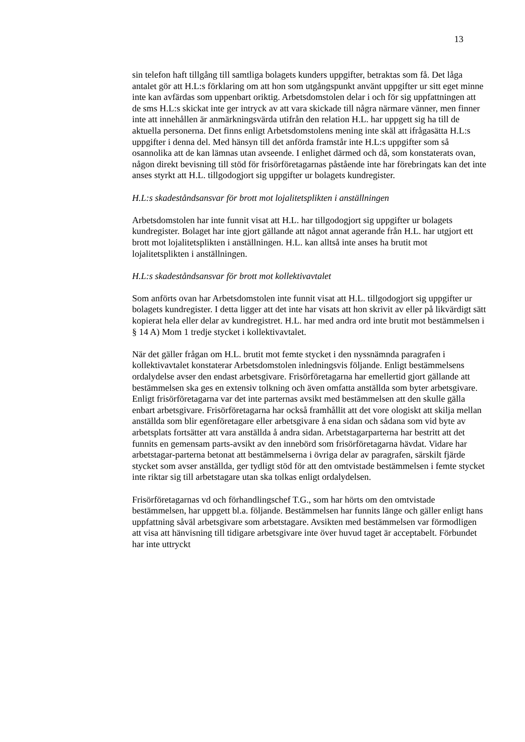13
sin telefon haft tillgång till samtliga bolagets kunders uppgifter, betraktas som få. Det låga antalet gör att H.L:s förklaring om att hon som utgångspunkt använt uppgifter ur sitt eget minne inte kan avfärdas som uppenbart oriktig. Arbetsdomstolen delar i och för sig uppfattningen att de sms H.L:s skickat inte ger intryck av att vara skickade till några närmare vänner, men finner inte att innehållen är anmärkningsvärda utifrån den relation H.L. har uppgett sig ha till de aktuella personerna. Det finns enligt Arbetsdomstolens mening inte skäl att ifrågasätta H.L:s uppgifter i denna del. Med hänsyn till det anförda framstår inte H.L:s uppgifter som så osannolika att de kan lämnas utan avseende. I enlighet därmed och då, som konstaterats ovan, någon direkt bevisning till stöd för frisörföretagarnas påstående inte har förebringats kan det inte anses styrkt att H.L. tillgodogjort sig uppgifter ur bolagets kundregister.
H.L:s skadeståndsansvar för brott mot lojalitetsplikten i anställningen
Arbetsdomstolen har inte funnit visat att H.L. har tillgodogjort sig uppgifter ur bolagets kundregister. Bolaget har inte gjort gällande att något annat agerande från H.L. har utgjort ett brott mot lojalitetsplikten i anställningen. H.L. kan alltså inte anses ha brutit mot lojalitetsplikten i anställningen.
H.L:s skadeståndsansvar för brott mot kollektivavtalet
Som anförts ovan har Arbetsdomstolen inte funnit visat att H.L. tillgodogjort sig uppgifter ur bolagets kundregister. I detta ligger att det inte har visats att hon skrivit av eller på likvärdigt sätt kopierat hela eller delar av kundregistret. H.L. har med andra ord inte brutit mot bestämmelsen i § 14 A) Mom 1 tredje stycket i kollektivavtalet.
När det gäller frågan om H.L. brutit mot femte stycket i den nyssnämnda paragrafen i kollektivavtalet konstaterar Arbetsdomstolen inledningsvis följande. Enligt bestämmelsens ordalydelse avser den endast arbetsgivare. Frisörföretagarna har emellertid gjort gällande att bestämmelsen ska ges en extensiv tolkning och även omfatta anställda som byter arbetsgivare. Enligt frisörföretagarna var det inte parternas avsikt med bestämmelsen att den skulle gälla enbart arbetsgivare. Frisörföretagarna har också framhållit att det vore ologiskt att skilja mellan anställda som blir egenföretagare eller arbetsgivare å ena sidan och sådana som vid byte av arbetsplats fortsätter att vara anställda å andra sidan. Arbetstagarparterna har bestritt att det funnits en gemensam parts-avsikt av den innebörd som frisörföretagarna hävdat. Vidare har arbetstagar-parterna betonat att bestämmelserna i övriga delar av paragrafen, särskilt fjärde stycket som avser anställda, ger tydligt stöd för att den omtvistade bestämmelsen i femte stycket inte riktar sig till arbetstagare utan ska tolkas enligt ordalydelsen.
Frisörföretagarnas vd och förhandlingschef T.G., som har hörts om den omtvistade bestämmelsen, har uppgett bl.a. följande. Bestämmelsen har funnits länge och gäller enligt hans uppfattning såväl arbetsgivare som arbetstagare. Avsikten med bestämmelsen var förmodligen att visa att hänvisning till tidigare arbetsgivare inte över huvud taget är acceptabelt. Förbundet har inte uttryckt